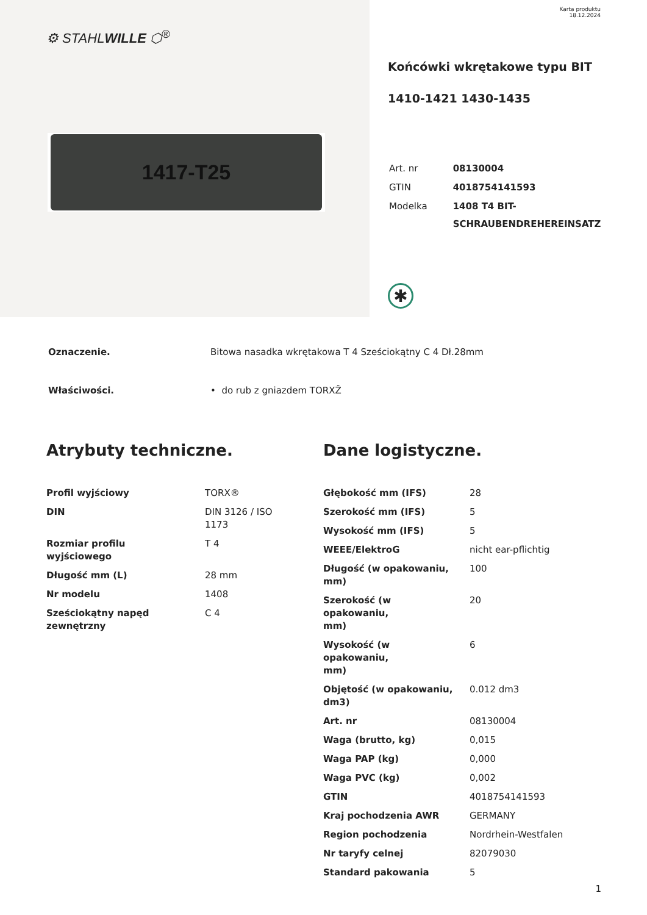⚙ STAHLWILLE ⬡<sup>®</sup>
1417-T25
Karta produktu
18.12.2024
Końcówki wkrętakowe typu BIT
1410-1421 1430-1435
| Art. nr | 08130004 |
| GTIN | 4018754141593 |
| Modelka | 1408 T4 BIT- SCHRAUBENDREHEREINSATZ |
✱
| Oznaczenie. | Bitowa nasadka wkrętakowa T 4 Sześciokątny C 4 Dł.28mm |
| Właściwości. | • do rub z gniazdem TORXŽ |
Atrybuty techniczne.
| Profil wyjściowy | TORX® |
| DIN | DIN 3126 / ISO 1173 |
| Rozmiar profilu wyjściowego | T 4 |
| Długość mm (L) | 28 mm |
| Nr modelu | 1408 |
| Sześciokątny napęd zewnętrzny | C 4 |
Dane logistyczne.
| Głębokość mm (IFS) | 28 |
| Szerokość mm (IFS) | 5 |
| Wysokość mm (IFS) | 5 |
| WEEE/ElektroG | nicht ear-pflichtig |
| Długość (w opakowaniu, mm) | 100 |
| Szerokość (w opakowaniu, mm) | 20 |
| Wysokość (w opakowaniu, mm) | 6 |
| Objętość (w opakowaniu, dm3) | 0.012 dm3 |
| Art. nr | 08130004 |
| Waga (brutto, kg) | 0,015 |
| Waga PAP (kg) | 0,000 |
| Waga PVC (kg) | 0,002 |
| GTIN | 4018754141593 |
| Kraj pochodzenia AWR | GERMANY |
| Region pochodzenia | Nordrhein-Westfalen |
| Nr taryfy celnej | 82079030 |
| Standard pakowania | 5 |
1